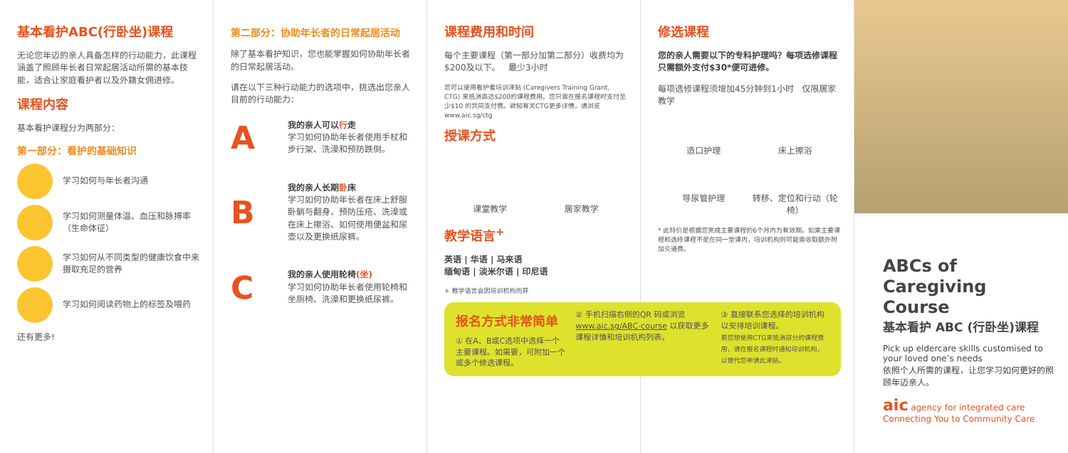基本看护ABC(行卧坐)课程
无论您年迈的亲人具备怎样的行动能力，此课程涵盖了照顾年长者日常起居活动所需的基本技能，适合让家庭看护者以及外籍女佣进修。
课程内容
基本看护课程分为两部分：
第一部分：看护的基础知识
学习如何与年长者沟通
学习如何测量体温、血压和脉搏率（生命体征）
学习如何从不同类型的健康饮食中来摄取充足的营养
学习如何阅读药物上的标签及喂药
还有更多!
第二部分：协助年长者的日常起居活动
除了基本看护知识，您也能掌握如何协助年长者的日常起居活动。
请在以下三种行动能力的选项中，挑选出您亲人目前的行动能力：
A
我的亲人可以行走
学习如何协助年长者使用手杖和步行架、洗澡和预防跌倒。
B
我的亲人长期卧床
学习如何协助年长者在床上舒服卧躺与翻身、预防压疮、洗澡或在床上擦浴、如何使用便盆和尿壶以及更换纸尿裤。
C
我的亲人使用轮椅(坐)
学习如何协助年长者使用轮椅和坐厕椅、洗澡和更换纸尿裤。
课程费用和时间
每个主要课程（第一部分加第二部分）收费均为$200及以下。 最少3小时
您可以使用看护者培训津贴 (Caregivers Training Grant, CTG) 来抵消高达$200的课程费用。您只需在报名课程时支付至少$10 的共同支付费。欲知有关CTG更多详情，请浏览 www.aic.sg/ctg
授课方式
课堂教学 居家教学
教学语言<sup>+</sup>
英语 | 华语 | 马来语
缅甸语 | 淡米尔语 | 印尼语
+ 教学语言会因培训机构而异
报名方式非常简单
① 在A、B或C选项中选择一个主要课程。如需要，可附加一个或多个修选课程。
② 手机扫描右侧的QR 码或浏览 www.aic.sg/ABC-course 以获取更多课程详情和培训机构列表。
③ 直接联系您选择的培训机构以安排培训课程。
若您想使用CTG来抵消部分的课程费用，请在报名课程时通知培训机构，以便代您申请此津贴。
修选课程
您的亲人需要以下的专科护理吗？每项选修课程只需额外支付$30*便可进修。
每项选修课程须增加45分钟到1小时 仅限居家教学
造口护理 床上擦浴 导尿管护理 转移、定位和行动（轮椅）
* 此特价是根据您完成主要课程的6个月内为有效期。如果主要课程和选修课程不是在同一堂课内，培训机构则可能需收取额外附加交通费。
ABCs of Caregiving Course
基本看护 ABC (行卧坐)课程
Pick up eldercare skills customised to your loved one’s needs
依照个人所需的课程，让您学习如何更好的照顾年迈亲人。
aic agency for integrated care Connecting You to Community Care